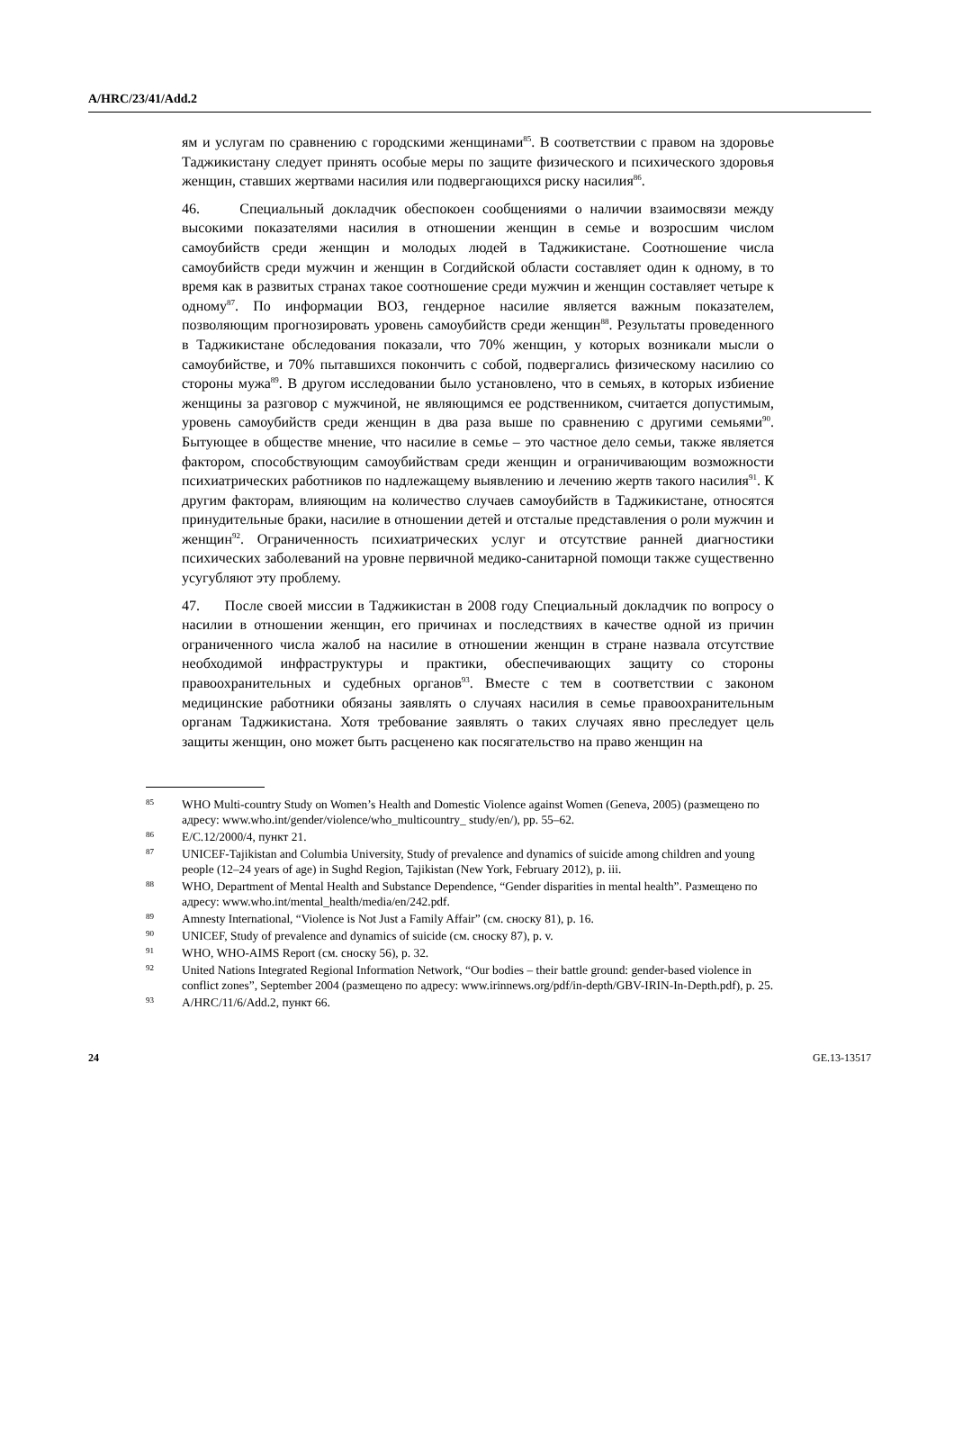A/HRC/23/41/Add.2
ям и услугам по сравнению с городскими женщинами<sup>85</sup>. В соответствии с правом на здоровье Таджикистану следует принять особые меры по защите физического и психического здоровья женщин, ставших жертвами насилия или подвергающихся риску насилия<sup>86</sup>.
46. Специальный докладчик обеспокоен сообщениями о наличии взаимосвязи между высокими показателями насилия в отношении женщин в семье и возросшим числом самоубийств среди женщин и молодых людей в Таджикистане. Соотношение числа самоубийств среди мужчин и женщин в Согдийской области составляет один к одному, в то время как в развитых странах такое соотношение среди мужчин и женщин составляет четыре к одному<sup>87</sup>. По информации ВОЗ, гендерное насилие является важным показателем, позволяющим прогнозировать уровень самоубийств среди женщин<sup>88</sup>. Результаты проведенного в Таджикистане обследования показали, что 70% женщин, у которых возникали мысли о самоубийстве, и 70% пытавшихся покончить с собой, подвергались физическому насилию со стороны мужа<sup>89</sup>. В другом исследовании было установлено, что в семьях, в которых избиение женщины за разговор с мужчиной, не являющимся ее родственником, считается допустимым, уровень самоубийств среди женщин в два раза выше по сравнению с другими семьями<sup>90</sup>. Бытующее в обществе мнение, что насилие в семье – это частное дело семьи, также является фактором, способствующим самоубийствам среди женщин и ограничивающим возможности психиатрических работников по надлежащему выявлению и лечению жертв такого насилия<sup>91</sup>. К другим факторам, влияющим на количество случаев самоубийств в Таджикистане, относятся принудительные браки, насилие в отношении детей и отсталые представления о роли мужчин и женщин<sup>92</sup>. Ограниченность психиатрических услуг и отсутствие ранней диагностики психических заболеваний на уровне первичной медико-санитарной помощи также существенно усугубляют эту проблему.
47. После своей миссии в Таджикистан в 2008 году Специальный докладчик по вопросу о насилии в отношении женщин, его причинах и последствиях в качестве одной из причин ограниченного числа жалоб на насилие в отношении женщин в стране назвала отсутствие необходимой инфраструктуры и практики, обеспечивающих защиту со стороны правоохранительных и судебных органов<sup>93</sup>. Вместе с тем в соответствии с законом медицинские работники обязаны заявлять о случаях насилия в семье правоохранительным органам Таджикистана. Хотя требование заявлять о таких случаях явно преследует цель защиты женщин, оно может быть расценено как посягательство на право женщин на
85 WHO Multi-country Study on Women’s Health and Domestic Violence against Women (Geneva, 2005) (размещено по адресу: www.who.int/gender/violence/who_multicountry_ study/en/), pp. 55–62.
86 E/C.12/2000/4, пункт 21.
87 UNICEF-Tajikistan and Columbia University, Study of prevalence and dynamics of suicide among children and young people (12–24 years of age) in Sughd Region, Tajikistan (New York, February 2012), p. iii.
88 WHO, Department of Mental Health and Substance Dependence, “Gender disparities in mental health”. Размещено по адресу: www.who.int/mental_health/media/en/242.pdf.
89 Amnesty International, “Violence is Not Just a Family Affair” (см. сноску 81), p. 16.
90 UNICEF, Study of prevalence and dynamics of suicide (см. сноску 87), p. v.
91 WHO, WHO-AIMS Report (см. сноску 56), p. 32.
92 United Nations Integrated Regional Information Network, “Our bodies – their battle ground: gender-based violence in conflict zones”, September 2004 (размещено по адресу: www.irinnews.org/pdf/in-depth/GBV-IRIN-In-Depth.pdf), p. 25.
93 A/HRC/11/6/Add.2, пункт 66.
24 GE.13-13517